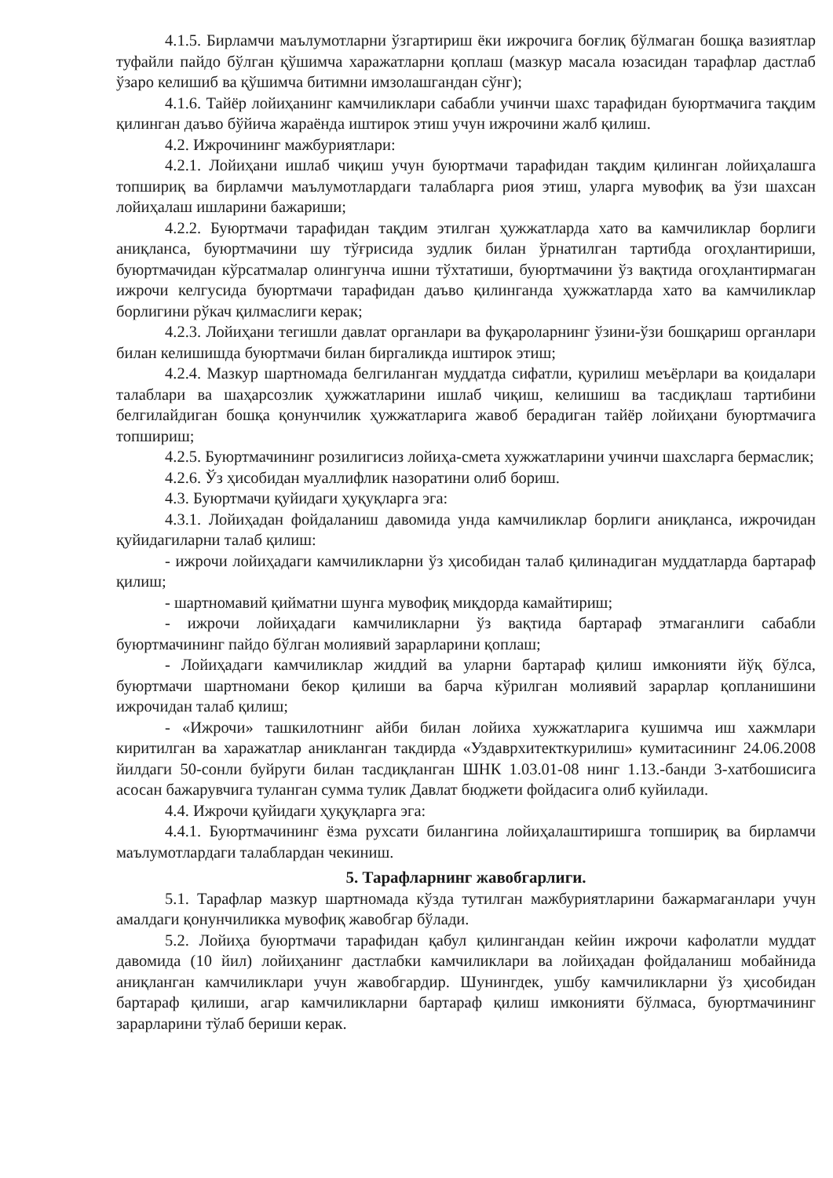4.1.5. Бирламчи маълумотларни ўзгартириш ёки ижрочига боғлиқ бўлмаган бошқа вазиятлар туфайли пайдо бўлган қўшимча харажатларни қоплаш (мазкур масала юзасидан тарафлар дастлаб ўзаро келишиб ва қўшимча битимни имзолашгандан сўнг);
4.1.6. Тайёр лойиҳанинг камчиликлари сабабли учинчи шахс тарафидан буюртмачига тақдим қилинган даъво бўйича жараёнда иштирок этиш учун ижрочини жалб қилиш.
4.2. Ижрочининг мажбуриятлари:
4.2.1. Лойиҳани ишлаб чиқиш учун буюртмачи тарафидан тақдим қилинган лойиҳалашга топшириқ ва бирламчи маълумотлардаги талабларга риоя этиш, уларга мувофиқ ва ўзи шахсан лойиҳалаш ишларини бажариши;
4.2.2. Буюртмачи тарафидан тақдим этилган ҳужжатларда хато ва камчиликлар борлиги аниқланса, буюртмачини шу тўғрисида зудлик билан ўрнатилган тартибда огоҳлантириши, буюртмачидан кўрсатмалар олингунча ишни тўхтатиши, буюртмачини ўз вақтида огоҳлантирмаган ижрочи келгусида буюртмачи тарафидан даъво қилинганда ҳужжатларда хато ва камчиликлар борлигини рўкач қилмаслиги керак;
4.2.3. Лойиҳани тегишли давлат органлари ва фуқароларнинг ўзини-ўзи бошқариш органлари билан келишишда буюртмачи билан биргаликда иштирок этиш;
4.2.4. Мазкур шартномада белгиланган муддатда сифатли, қурилиш меъёрлари ва қоидалари талаблари ва шаҳарсозлик ҳужжатларини ишлаб чиқиш, келишиш ва тасдиқлаш тартибини белгилайдиган бошқа қонунчилик ҳужжатларига жавоб берадиган тайёр лойиҳани буюртмачига топшириш;
4.2.5. Буюртмачининг розилигисиз лойиҳа-смета хужжатларини учинчи шахсларга бермаслик;
4.2.6. Ўз ҳисобидан муаллифлик назоратини олиб бориш.
4.3. Буюртмачи қуйидаги ҳуқуқларга эга:
4.3.1. Лойиҳадан фойдаланиш давомида унда камчиликлар борлиги аниқланса, ижрочидан қуйидагиларни талаб қилиш:
- ижрочи лойиҳадаги камчиликларни ўз ҳисобидан талаб қилинадиган муддатларда бартараф қилиш;
- шартномавий қийматни шунга мувофиқ миқдорда камайтириш;
- ижрочи лойиҳадаги камчиликларни ўз вақтида бартараф этмаганлиги сабабли буюртмачининг пайдо бўлган молиявий зарарларини қоплаш;
- Лойиҳадаги камчиликлар жиддий ва уларни бартараф қилиш имконияти йўқ бўлса, буюртмачи шартномани бекор қилиши ва барча кўрилган молиявий зарарлар қопланишини ижрочидан талаб қилиш;
- «Ижрочи» ташкилотнинг айби билан лойиха хужжатларига кушимча иш хажмлари киритилган ва харажатлар аникланган такдирда «Уздаврхитекткурилиш» кумитасининг 24.06.2008 йилдаги 50-сонли буйруги билан тасдиқланган ШНК 1.03.01-08 нинг 1.13.-банди 3-хатбошисига асосан бажарувчига туланган сумма тулик Давлат бюджети фойдасига олиб куйилади.
4.4. Ижрочи қуйидаги ҳуқуқларга эга:
4.4.1. Буюртмачининг ёзма рухсати билангина лойиҳалаштиришга топшириқ ва бирламчи маълумотлардаги талаблардан чекиниш.
5. Тарафларнинг жавобгарлиги.
5.1. Тарафлар мазкур шартномада кўзда тутилган мажбуриятларини бажармаганлари учун амалдаги қонунчиликка мувофиқ жавобгар бўлади.
5.2. Лойиҳа буюртмачи тарафидан қабул қилингандан кейин ижрочи кафолатли муддат давомида (10 йил) лойиҳанинг дастлабки камчиликлари ва лойиҳадан фойдаланиш мобайнида аниқланган камчиликлари учун жавобгардир. Шунингдек, ушбу камчиликларни ўз ҳисобидан бартараф қилиши, агар камчиликларни бартараф қилиш имконияти бўлмаса, буюртмачининг зарарларини тўлаб бериши керак.